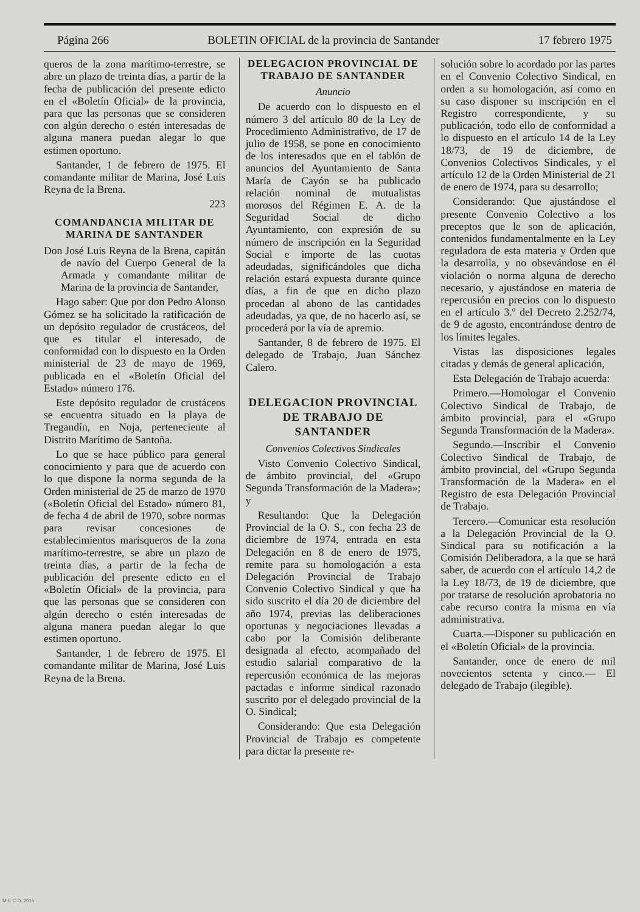Página 266 BOLETIN OFICIAL de la provincia de Santander 17 febrero 1975
queros de la zona marítimo-terrestre, se abre un plazo de treinta días, a partir de la fecha de publicación del presente edicto en el «Boletín Oficial» de la provincia, para que las personas que se consideren con algún derecho o estén interesadas de alguna manera puedan alegar lo que estimen oportuno.
Santander, 1 de febrero de 1975. El comandante militar de Marina, José Luis Reyna de la Brena.
223
COMANDANCIA MILITAR DE MARINA DE SANTANDER
Don José Luis Reyna de la Brena, capitán de navío del Cuerpo General de la Armada y comandante militar de Marina de la provincia de Santander,
Hago saber: Que por don Pedro Alonso Gómez se ha solicitado la ratificación de un depósito regulador de crustáceos, del que es titular el interesado, de conformidad con lo dispuesto en la Orden ministerial de 23 de mayo de 1969, publicada en el «Boletín Oficial del Estado» número 176.
Este depósito regulador de crustáceos se encuentra situado en la playa de Tregandín, en Noja, perteneciente al Distrito Marítimo de Santoña.
Lo que se hace público para general conocimiento y para que de acuerdo con lo que dispone la norma segunda de la Orden ministerial de 25 de marzo de 1970 («Boletín Oficial del Estado» número 81, de fecha 4 de abril de 1970, sobre normas para revisar concesiones de establecimientos marisqueros de la zona marítimo-terrestre, se abre un plazo de treinta días, a partir de la fecha de publicación del presente edicto en el «Boletín Oficial» de la provincia, para que las personas que se consideren con algún derecho o estén interesadas de alguna manera puedan alegar lo que estimen oportuno.
Santander, 1 de febrero de 1975. El comandante militar de Marina, José Luis Reyna de la Brena.
DELEGACION PROVINCIAL DE TRABAJO DE SANTANDER
Anuncio
De acuerdo con lo dispuesto en el número 3 del artículo 80 de la Ley de Procedimiento Administrativo, de 17 de julio de 1958, se pone en conocimiento de los interesados que en el tablón de anuncios del Ayuntamiento de Santa María de Cayón se ha publicado relación nominal de mutualistas morosos del Régimen E. A. de la Seguridad Social de dicho Ayuntamiento, con expresión de su número de inscripción en la Seguridad Social e importe de las cuotas adeudadas, significándoles que dicha relación estará expuesta durante quince días, a fin de que en dicho plazo procedan al abono de las cantidades adeudadas, ya que, de no hacerlo así, se procederá por la vía de apremio.
Santander, 8 de febrero de 1975. El delegado de Trabajo, Juan Sánchez Calero.
DELEGACION PROVINCIAL DE TRABAJO DE SANTANDER
Convenios Colectivos Sindicales
Visto Convenio Colectivo Sindical, de ámbito provincial, del «Grupo Segunda Transformación de la Madera»; y
Resultando: Que la Delegación Provincial de la O. S., con fecha 23 de diciembre de 1974, entrada en esta Delegación en 8 de enero de 1975, remite para su homologación a esta Delegación Provincial de Trabajo Convenio Colectivo Sindical y que ha sido suscrito el día 20 de diciembre del año 1974, previas las deliberaciones oportunas y negociaciones llevadas a cabo por la Comisión deliberante designada al efecto, acompañado del estudio salarial comparativo de la repercusión económica de las mejoras pactadas e informe sindical razonado suscrito por el delegado provincial de la O. Sindical;
Considerando: Que esta Delegación Provincial de Trabajo es competente para dictar la presente re-
solución sobre lo acordado por las partes en el Convenio Colectivo Sindical, en orden a su homologación, así como en su caso disponer su inscripción en el Registro correspondiente, y su publicación, todo ello de conformidad a lo dispuesto en el artículo 14 de la Ley 18/73, de 19 de diciembre, de Convenios Colectivos Sindicales, y el artículo 12 de la Orden Ministerial de 21 de enero de 1974, para su desarrollo;
Considerando: Que ajustándose el presente Convenio Colectivo a los preceptos que le son de aplicación, contenidos fundamentalmente en la Ley reguladora de esta materia y Orden que la desarrolla, y no obsevándose en él violación o norma alguna de derecho necesario, y ajustándose en materia de repercusión en precios con lo dispuesto en el artículo 3.º del Decreto 2.252/74, de 9 de agosto, encontrándose dentro de los límites legales.
Vistas las disposiciones legales citadas y demás de general aplicación,
Esta Delegación de Trabajo acuerda:
Primero.—Homologar el Convenio Colectivo Sindical de Trabajo, de ámbito provincial, para el «Grupo Segunda Transformación de la Madera».
Segundo.—Inscribir el Convenio Colectivo Sindical de Trabajo, de ámbito provincial, del «Grupo Segunda Transformación de la Madera» en el Registro de esta Delegación Provincial de Trabajo.
Tercero.—Comunicar esta resolución a la Delegación Provincial de la O. Sindical para su notificación a la Comisión Deliberadora, a la que se hará saber, de acuerdo con el artículo 14,2 de la Ley 18/73, de 19 de diciembre, que por tratarse de resolución aprobatoria no cabe recurso contra la misma en vía administrativa.
Cuarta.—Disponer su publicación en el «Boletín Oficial» de la provincia.
Santander, once de enero de mil novecientos setenta y cinco.— El delegado de Trabajo (ilegible).
M.E.C.D. 2015